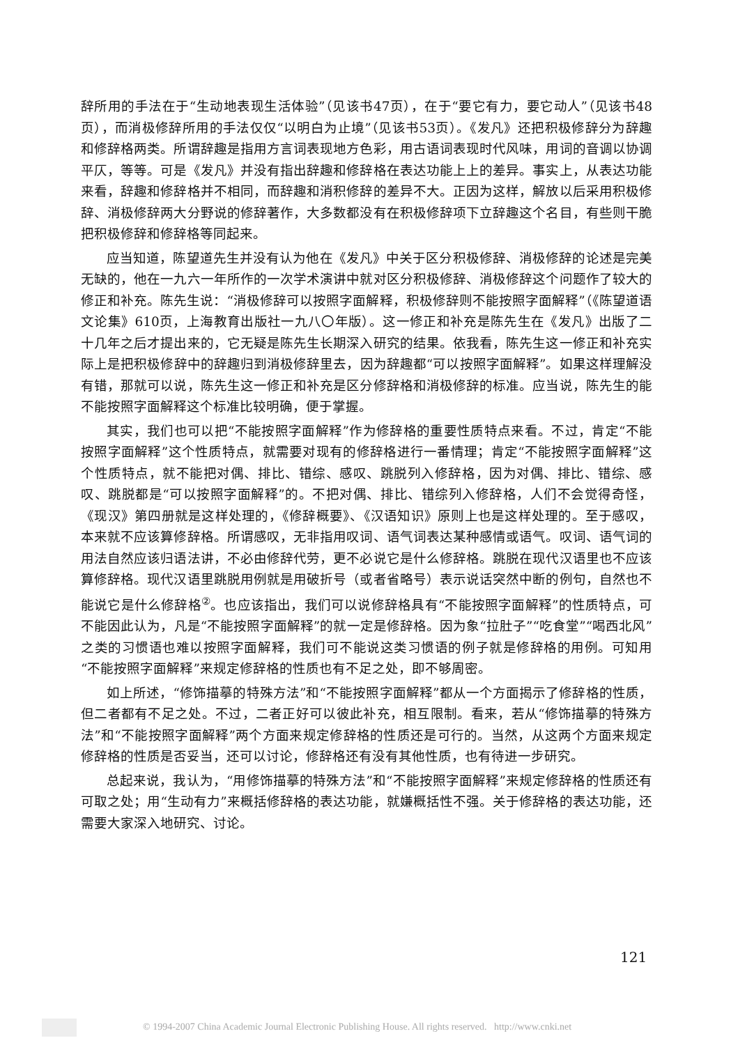辞所用的手法在于“生动地表现生活体验”（见该书47页），在于“要它有力，要它动人”（见该书48页），而消极修辞所用的手法仅仅“以明白为止境”（见该书53页）。《发凡》还把积极修辞分为辞趣和修辞格两类。所谓辞趣是指用方言词表现地方色彩，用古语词表现时代风味，用词的音调以协调平仄，等等。可是《发凡》并没有指出辞趣和修辞格在表达功能上上的差异。事实上，从表达功能来看，辞趣和修辞格并不相同，而辞趣和消积修辞的差异不大。正因为这样，解放以后采用积极修辞、消极修辞两大分野说的修辞著作，大多数都没有在积极修辞项下立辞趣这个名目，有些则干脆把积极修辞和修辞格等同起来。
应当知道，陈望道先生并没有认为他在《发凡》中关于区分积极修辞、消极修辞的论述是完美无缺的，他在一九六一年所作的一次学术演讲中就对区分积极修辞、消极修辞这个问题作了较大的修正和补充。陈先生说：“消极修辞可以按照字面解释，积极修辞则不能按照字面解释”（《陈望道语文论集》610页，上海教育出版社一九八〇年版）。这一修正和补充是陈先生在《发凡》出版了二十几年之后才提出来的，它无疑是陈先生长期深入研究的结果。依我看，陈先生这一修正和补充实际上是把积极修辞中的辞趣归到消极修辞里去，因为辞趣都“可以按照字面解释”。如果这样理解没有错，那就可以说，陈先生这一修正和补充是区分修辞格和消极修辞的标准。应当说，陈先生的能不能按照字面解释这个标准比较明确，便于掌握。
其实，我们也可以把“不能按照字面解释”作为修辞格的重要性质特点来看。不过，肯定“不能按照字面解释”这个性质特点，就需要对现有的修辞格进行一番情理；肯定“不能按照字面解释”这个性质特点，就不能把对偶、排比、错综、感叹、跳脱列入修辞格，因为对偶、排比、错综、感叹、跳脱都是“可以按照字面解释”的。不把对偶、排比、错综列入修辞格，人们不会觉得奇怪，《现汉》第四册就是这样处理的，《修辞概要》、《汉语知识》原则上也是这样处理的。至于感叹，本来就不应该算修辞格。所谓感叹，无非指用叹词、语气词表达某种感情或语气。叹词、语气词的用法自然应该归语法讲，不必由修辞代劳，更不必说它是什么修辞格。跳脱在现代汉语里也不应该算修辞格。现代汉语里跳脱用例就是用破折号（或者省略号）表示说话突然中断的例句，自然也不能说它是什么修辞格<sup>②</sup>。也应该指出，我们可以说修辞格具有“不能按照字面解释”的性质特点，可不能因此认为，凡是“不能按照字面解释”的就一定是修辞格。因为象“拉肚子”“吃食堂”“喝西北风”之类的习惯语也难以按照字面解释，我们可不能说这类习惯语的例子就是修辞格的用例。可知用“不能按照字面解释”来规定修辞格的性质也有不足之处，即不够周密。
如上所述，“修饰描摹的特殊方法”和“不能按照字面解释”都从一个方面揭示了修辞格的性质，但二者都有不足之处。不过，二者正好可以彼此补充，相互限制。看来，若从“修饰描摹的特殊方法”和“不能按照字面解释”两个方面来规定修辞格的性质还是可行的。当然，从这两个方面来规定修辞格的性质是否妥当，还可以讨论，修辞格还有没有其他性质，也有待进一步研究。
总起来说，我认为，“用修饰描摹的特殊方法”和“不能按照字面解释”来规定修辞格的性质还有可取之处；用“生动有力”来概括修辞格的表达功能，就嫌概括性不强。关于修辞格的表达功能，还需要大家深入地研究、讨论。
121
© 1994-2007 China Academic Journal Electronic Publishing House. All rights reserved. http://www.cnki.net